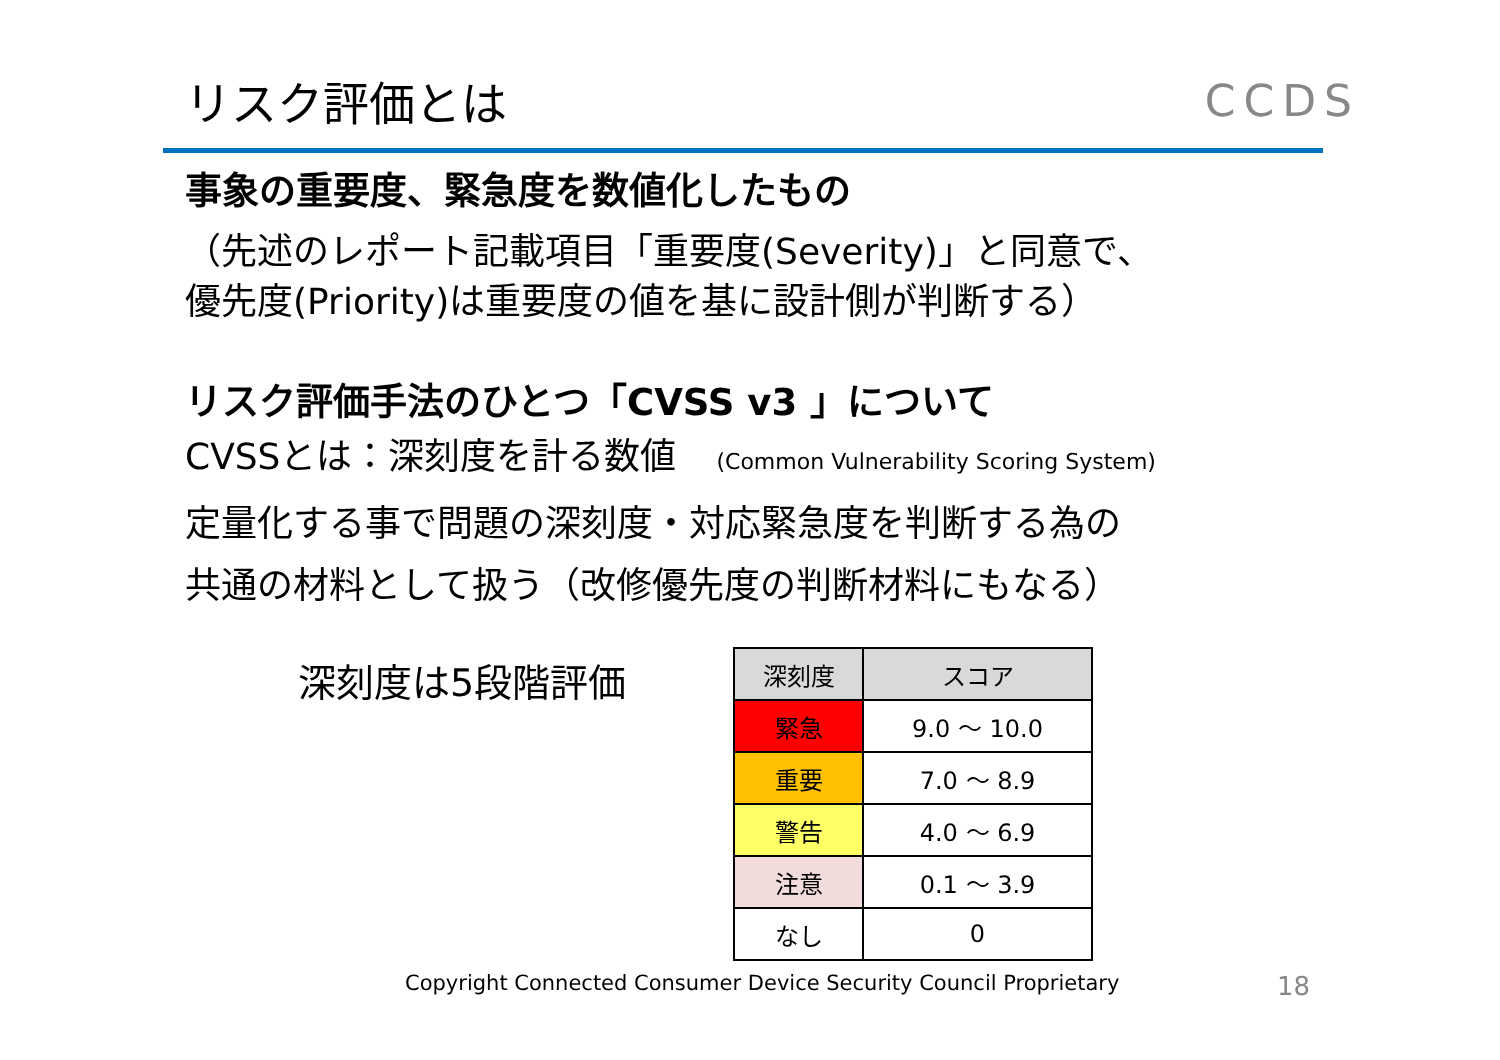リスク評価とは CCDS
事象の重要度、緊急度を数値化したもの
（先述のレポート記載項目「重要度(Severity)」と同意で、
優先度(Priority)は重要度の値を基に設計側が判断する）
リスク評価手法のひとつ「CVSS v3 」について
CVSSとは：深刻度を計る数値 (Common Vulnerability Scoring System)
定量化する事で問題の深刻度・対応緊急度を判断する為の
共通の材料として扱う（改修優先度の判断材料にもなる）
深刻度は5段階評価
| 深刻度 | スコア |
| 緊急 | 9.0 ～ 10.0 |
| 重要 | 7.0 ～ 8.9 |
| 警告 | 4.0 ～ 6.9 |
| 注意 | 0.1 ～ 3.9 |
| なし | 0 |
Copyright Connected Consumer Device Security Council Proprietary 18